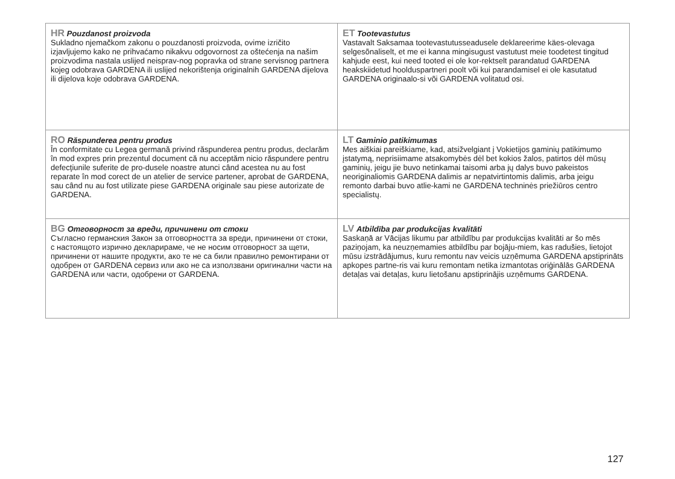| HR Pouzdanost proizvoda Sukladno njemačkom zakonu o pouzdanosti proizvoda, ovime izričito izjavljujemo kako ne prihvaćamo nikakvu odgovornost za oštećenja na našim proizvodima nastala uslijed neisprav-nog popravka od strane servisnog partnera kojeg odobrava GARDENA ili uslijed nekorištenja originalnih GARDENA dijelova ili dijelova koje odobrava GARDENA. | ET Tootevastutus Vastavalt Saksamaa tootevastutusseadusele deklareerime käes-olevaga selgesõnaliselt, et me ei kanna mingisugust vastutust meie toodetest tingitud kahjude eest, kui need tooted ei ole kor-rektselt parandatud GARDENA heakskiidetud hoolduspartneri poolt või kui parandamisel ei ole kasutatud GARDENA originaalo-si või GARDENA volitatud osi. |
| RO Răspunderea pentru produs În conformitate cu Legea germană privind răspunderea pentru produs, declarăm în mod expres prin prezentul document că nu acceptăm nicio răspundere pentru defecţiunile suferite de pro-dusele noastre atunci când acestea nu au fost reparate în mod corect de un atelier de service partener, aprobat de GARDENA, sau când nu au fost utilizate piese GARDENA originale sau piese autorizate de GARDENA. | LT Gaminio patikimumas Mes aiškiai pareiškiame, kad, atsižvelgiant į Vokietijos gaminių patikimumo įstatymą, neprisiimame atsakomybės dėl bet kokios žalos, patirtos dėl mūsų gaminių, jeigu jie buvo netinkamai taisomi arba jų dalys buvo pakeistos neoriginaliomis GARDENA dalimis ar nepatvirtintomis dalimis, arba jeigu remonto darbai buvo atlie-kami ne GARDENA techninės priežiūros centro specialistų. |
| BG Отговорност за вреди, причинени от стоки Съгласно германския Закон за отговорността за вреди, причинени от стоки, с настоящото изрично декларираме, че не носим отговорност за щети, причинени от нашите продукти, ако те не са били правилно ремонтирани от одобрен от GARDENA сервиз или ако не са използвани оригинални части на GARDENA или части, одобрени от GARDENA. | LV Atbildība par produkcijas kvalitāti Saskaņā ar Vācijas likumu par atbildību par produkcijas kvalitāti ar šo mēs paziņojam, ka neuzņemamies atbildību par bojāju-miem, kas radušies, lietojot mūsu izstrādājumus, kuru remontu nav veicis uzņēmuma GARDENA apstiprināts apkopes partne-ris vai kuru remontam netika izmantotas oriģinālās GARDENA detaļas vai detaļas, kuru lietošanu apstiprinājis uzņēmums GARDENA. |
127